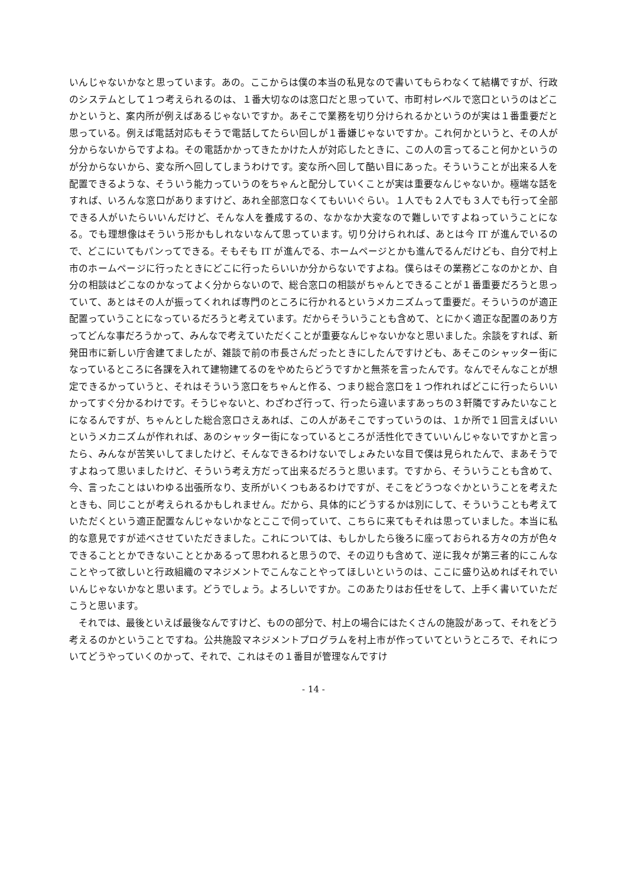いんじゃないかなと思っています。あの。ここからは僕の本当の私見なので書いてもらわなくて結構ですが、行政のシステムとして１つ考えられるのは、１番大切なのは窓口だと思っていて、市町村レベルで窓口というのはどこかというと、案内所が例えばあるじゃないですか。あそこで業務を切り分けられるかというのが実は１番重要だと思っている。例えば電話対応もそうで電話してたらい回しが１番嫌じゃないですか。これ何かというと、その人が分からないからですよね。その電話かかってきたかけた人が対応したときに、この人の言ってること何かというのが分からないから、変な所へ回してしまうわけです。変な所へ回して酷い目にあった。そういうことが出来る人を配置できるような、そういう能力っていうのをちゃんと配分していくことが実は重要なんじゃないか。極端な話をすれば、いろんな窓口がありますけど、あれ全部窓口なくてもいいぐらい。１人でも２人でも３人でも行って全部できる人がいたらいいんだけど、そんな人を養成するの、なかなか大変なので難しいですよねっていうことになる。でも理想像はそういう形かもしれないなんて思っています。切り分けられれば、あとは今 IT が進んでいるので、どこにいてもパンってできる。そもそも IT が進んでる、ホームページとかも進んでるんだけども、自分で村上市のホームページに行ったときにどこに行ったらいいか分からないですよね。僕らはその業務どこなのかとか、自分の相談はどこなのかなってよく分からないので、総合窓口の相談がちゃんとできることが１番重要だろうと思っていて、あとはその人が振ってくれれば専門のところに行かれるというメカニズムって重要だ。そういうのが適正配置っていうことになっているだろうと考えています。だからそういうことも含めて、とにかく適正な配置のあり方ってどんな事だろうかって、みんなで考えていただくことが重要なんじゃないかなと思いました。余談をすれば、新発田市に新しい庁舎建てましたが、雑談で前の市長さんだったときにしたんですけども、あそこのシャッター街になっているところに各課を入れて建物建てるのをやめたらどうですかと無茶を言ったんです。なんでそんなことが想定できるかっていうと、それはそういう窓口をちゃんと作る、つまり総合窓口を１つ作れればどこに行ったらいいかってすぐ分かるわけです。そうじゃないと、わざわざ行って、行ったら違いますあっちの３軒隣ですみたいなことになるんですが、ちゃんとした総合窓口さえあれば、この人があそこですっていうのは、１か所で１回言えばいいというメカニズムが作れれば、あのシャッター街になっているところが活性化できていいんじゃないですかと言ったら、みんなが苦笑いしてましたけど、そんなできるわけないでしょみたいな目で僕は見られたんで、まあそうですよねって思いましたけど、そういう考え方だって出来るだろうと思います。ですから、そういうことも含めて、今、言ったことはいわゆる出張所なり、支所がいくつもあるわけですが、そこをどうつなぐかということを考えたときも、同じことが考えられるかもしれません。だから、具体的にどうするかは別にして、そういうことも考えていただくという適正配置なんじゃないかなとここで伺っていて、こちらに来てもそれは思っていました。本当に私的な意見ですが述べさせていただきました。これについては、もしかしたら後ろに座っておられる方々の方が色々できることとかできないこととかあるって思われると思うので、その辺りも含めて、逆に我々が第三者的にこんなことやって欲しいと行政組織のマネジメントでこんなことやってほしいというのは、ここに盛り込めればそれでいいんじゃないかなと思います。どうでしょう。よろしいですか。このあたりはお任せをして、上手く書いていただこうと思います。
それでは、最後といえば最後なんですけど、ものの部分で、村上の場合にはたくさんの施設があって、それをどう考えるのかということですね。公共施設マネジメントプログラムを村上市が作っていてというところで、それについてどうやっていくのかって、それで、これはその１番目が管理なんですけ
- 14 -